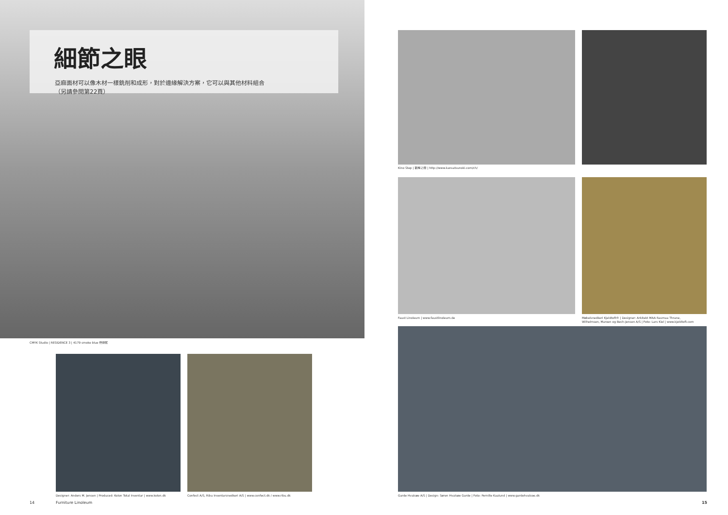細節之眼
亞麻面材可以像木材一樣銑削和成形，對於邊緣解決方案，它可以與其他材料組合
（另請參閱第22頁）
CMYK Studio | RESIDENCE 3 | 4179 smoke blue 煙燻藍
Designer: Anders M. Jensen | Produced: Kolon Total Inventar | www.kolon.dk
Confect A/S, Ribu Inventarsnedkeri A/S | www.confect.dk / www.ribu.dk
14 Furniture Linoleum
Kino Step | 觀察之樹 | http://www.kansatsunoki.com/ch/
Faust Linoleum | www.faustlinoleum.de
Møbelsnedkeri Kjeldtoft® | Designer: Arkitekt MAA Rasmua Thrane,
Wilhelmsen, Marxen og Bech-Jensen A/S | Foto: Lars Kiel | www.kjeldtoft.com
Garde Hvalsøe A/S | Design: Søren Hvalsøe Garde | Foto: Pernille Kaalund | www.gardehvalsoe.dk
15